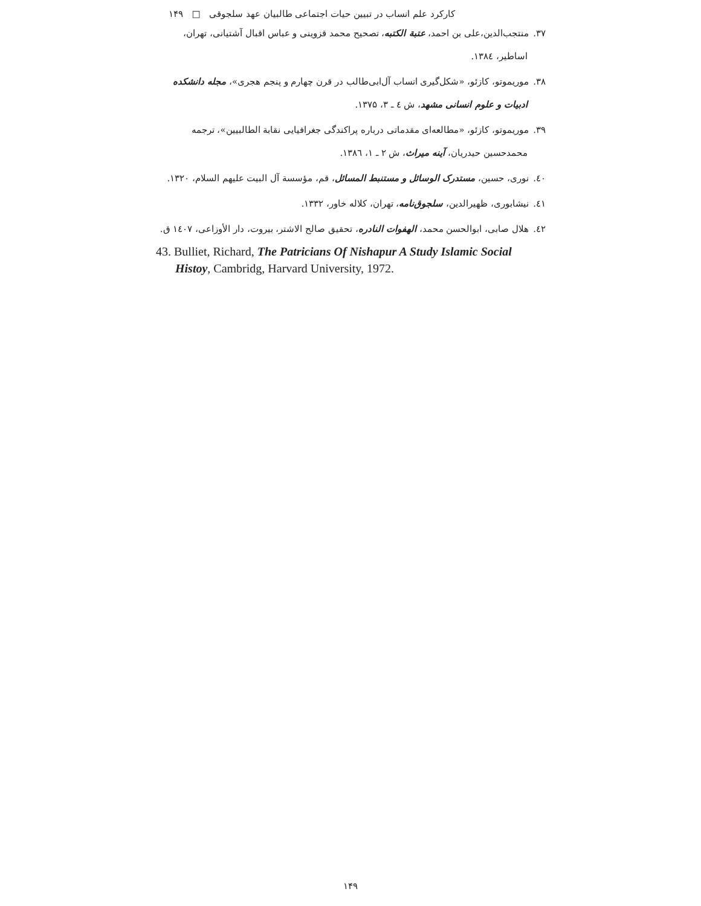کارکرد علم انساب در تبیین حیات اجتماعی طالبیان عهد سلجوقی □ ۱۴۹
۳۷. منتجب‌الدین،علی بن احمد، عتبة الکتبه، تصحیح محمد قزوینی و عباس اقبال آشتیانی، تهران،
اساطیر، ۱۳۸٤.
۳۸. موریموتو، کازئو، «شکل‌گیری انساب آل‌ابی‌طالب در قرن چهارم و پنجم هجری»، مجله دانشکده
ادبیات و علوم انسانی مشهد، ش ٤ ـ ۳، ۱۳۷۵.
۳۹. موریموتو، کازئو، «مطالعه‌ای مقدماتی درباره پراکندگی جغرافیایی نقابة الطالبیین»، ترجمه
محمدحسین حیدریان، آینه میراث، ش ۲ ـ ۱، ۱۳۸٦.
٤۰. نوری، حسین، مستدرک الوسائل و مستنبط المسائل، قم، مؤسسة آل البیت علیهم السلام، ۱۳۲۰.
٤۱. نیشابوری، ظهیرالدین، سلجوق‌نامه، تهران، کلاله خاور، ۱۳۳۲.
٤۲. هلال صابی، ابوالحسن محمد، الهفوات النادره، تحقیق صالح الاشتر، بیروت، دار الأوزاعی، ۱٤۰۷ ق.
43. Bulliet, Richard, The Patricians Of Nishapur A Study Islamic Social
Histoy, Cambridg, Harvard University, 1972.
۱۴۹